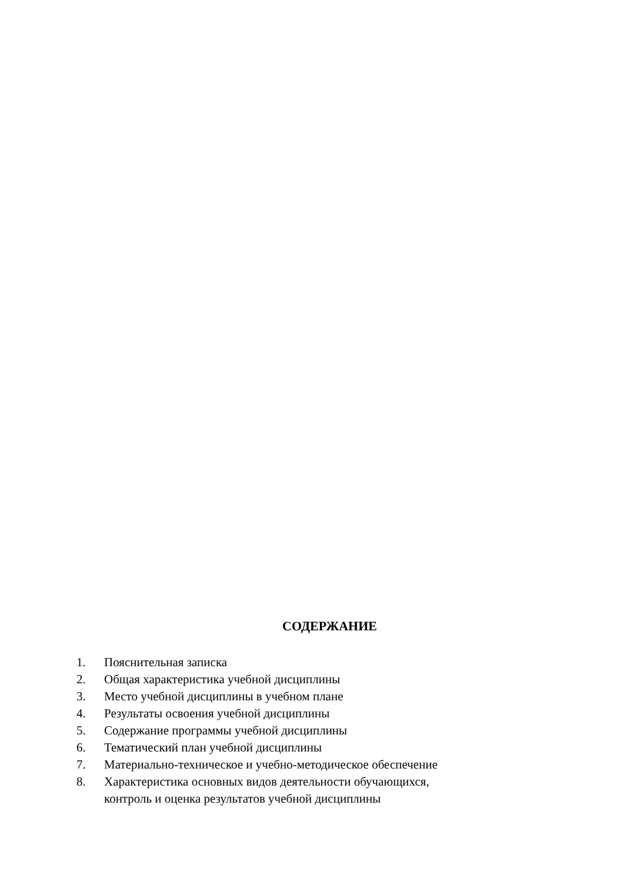СОДЕРЖАНИЕ
1. Пояснительная записка
2. Общая характеристика учебной дисциплины
3. Место учебной дисциплины в учебном плане
4. Результаты освоения учебной дисциплины
5. Содержание программы учебной дисциплины
6. Тематический план учебной дисциплины
7. Материально-техническое и учебно-методическое обеспечение
8. Характеристика основных видов деятельности обучающихся,
контроль и оценка результатов учебной дисциплины